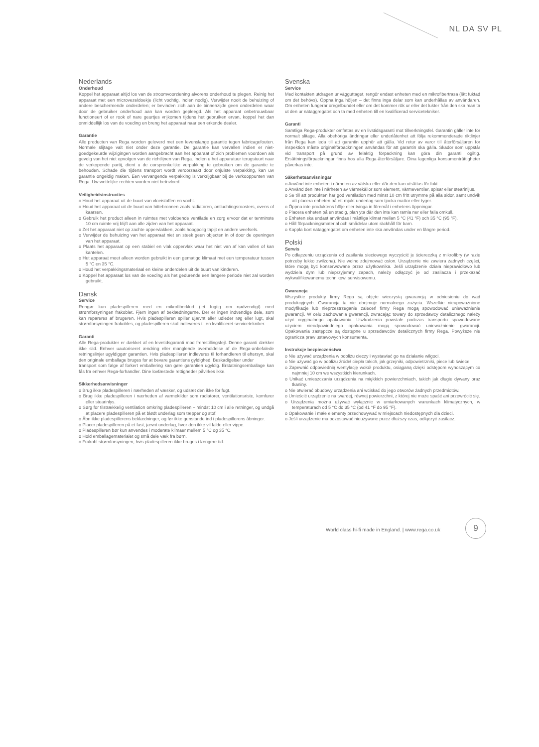NL DA SV PL
Nederlands
Onderhoud
Koppel het apparaat altijd los van de stroomvoorziening alvorens onderhoud te plegen. Reinig het apparaat met een microvezeldoekje (licht vochtig, indien nodig). Verwijder nooit de behuizing of andere beschermende onderdelen; er bevinden zich aan de binnenzijde geen onderdelen waar door de gebruiker onderhoud aan kan worden gepleegd. Als het apparaat onbetrouwbaar functioneert of er rook of nare geurtjes vrijkomen tijdens het gebruiken ervan, koppel het dan onmiddellijk los van de voeding en breng het apparaat naar een erkende dealer.
Garantie
Alle producten van Rega worden geleverd met een levenslange garantie tegen fabricagefouten. Normale slijtage valt niet onder deze garantie. De garantie kan vervallen indien er niet-goedgekeurde wijzigingen worden aangebracht aan het apparaat of zich problemen voordoen als gevolg van het niet opvolgen van de richtlijnen van Rega. Indien u het apparatuur terugstuurt naar de verkopende partij, dient u de oorspronkelijke verpakking te gebruiken om de garantie te behouden. Schade die tijdens transport wordt veroorzaakt door onjuiste verpakking, kan uw garantie ongeldig maken. Een vervangende verpakking is verkrijgbaar bij de verkooppunten van Rega. Uw wettelijke rechten worden niet beïnvloed.
Veiligheidsinstructies
o Houd het apparaat uit de buurt van vloeistoffen en vocht.
o Houd het apparaat uit de buurt van hittebronnen zoals radiatoren, ontluchtingsroosters, ovens of kaarsen.
o Gebruik het product alleen in ruimtes met voldoende ventilatie en zorg ervoor dat er tenminste 10 cm ruimte vrij blijft aan alle zijden van het apparaat.
o Zet het apparaat niet op zachte oppervlakken, zoals hoogpolig tapijt en andere weefsels.
o Verwijder de behuizing van het apparaat niet en steek geen objecten in of door de openingen van het apparaat.
o Plaats het apparaat op een stabiel en vlak oppervlak waar het niet van af kan vallen of kan kantelen.
o Het apparaat moet alleen worden gebruikt in een gematigd klimaat met een temperatuur tussen 5 °C en 35 °C.
o Houd het verpakkingsmateriaal en kleine onderdelen uit de buurt van kinderen.
o Koppel het apparaat los van de voeding als het gedurende een langere periode niet zal worden gebruikt.
Dansk
Service
Rengør kun pladespilleren med en mikrofiberklud (let fugtig om nødvendigt) med strømforsyningen frakoblet. Fjern ingen af beklædningerne. Der er ingen indvendige dele, som kan repareres af brugeren. Hvis pladespilleren spiller ujævnt eller udleder røg eller lugt, skal strømforsyningen frakobles, og pladespilleren skal indleveres til en kvalificeret servicetekniker.
Garanti
Alle Rega-produkter er dækket af en levetidsgaranti mod fremstillingsfejl. Denne garanti dækker ikke slid. Enhver uautoriseret ændring eller manglende overholdelse af de Rega-anbefalede retningslinjer ugyldiggør garantien. Hvis pladespilleren indleveres til forhandleren til eftersyn, skal den originale emballage bruges for at bevare garantiens gyldighed. Beskadigelser under
transport som følge af forkert emballering kan gøre garantien ugyldig. Erstatningsemballage kan fås fra enhver Rega-forhandler. Dine lovfæstede rettigheder påvirkes ikke.
Sikkerhedsanvisninger
o Brug ikke pladespilleren i nærheden af væsker, og udsæt den ikke for fugt.
o Brug ikke pladespilleren i nærheden af varmekilder som radiatorer, ventilationsriste, komfurer eller stearinlys.
o Sørg for tilstrækkelig ventilation omkring pladespilleren – mindst 10 cm i alle retninger, og undgå at placere pladespilleren på et blødt underlag som tæpper og stof.
o Åbn ikke pladespillerens beklædninger, og før ikke genstande ind i pladespillerens åbninger.
o Placer pladespilleren på et fast, jævnt underlag, hvor den ikke vil falde eller vippe.
o Pladespilleren bør kun anvendes i moderate klimaer mellem 5 °C og 35 °C.
o Hold emballagematerialet og små dele væk fra børn.
o Frakobl strømforsyningen, hvis pladespilleren ikke bruges i længere tid.
Svenska
Service
Med kontakten utdragen ur vägguttaget, rengör endast enheten med en mikrofibertrasa (lätt fuktad om det behövs). Öppna inga höljen – det finns inga delar som kan underhållas av användaren. Om enheten fungerar oregelbundet eller om det kommer rök ur eller det lukter från den ska man ta ut den ur nätaggregatet och ta med enheten till en kvalificerad servicetekniker.
Garanti
Samtliga Rega-produkter omfattas av en livstidsgaranti mot tillverkningsfel. Garantin gäller inte för normalt slitage. Alla obehöriga ändringar eller underlåtenhet att följa rekommenderade riktlinjer från Rega kan leda till att garantin upphör att gälla. Vid retur av varor till återförsäljaren för inspektion måste originalförpackningen användas för att garantin ska gälla. Skador som uppstår vid transport på grund av felaktig förpackning kan göra din garanti ogiltig. Ersättningsförpackningar finns hos alla Rega-återförsäljare. Dina lagenliga konsumenträttigheter påverkas inte.
Säkerhetsanvisningar
o Använd inte enheten i närheten av vätska eller där den kan utsättas för fukt.
o Använd den inte i närheten av värmekällor som element, värmeventiler, spisar eller stearinljus.
o Se till att produkten har god ventilation med minst 10 cm fritt utrymme på alla sidor, samt undvik att placera enheten på ett mjukt underlag som tjocka mattor eller tyger.
o Öppna inte produktens hölje eller tvinga in föremål i enhetens öppningar.
o Placera enheten på en stadig, plan yta där den inte kan ramla ner eller falla omkull.
o Enheten ska endast användas i måttliga klimat mellan 5 °C (41 °F) och 35 °C (95 °F).
o Håll förpackningsmaterial och smådelar utom räckhåll för barn.
o Koppla bort nätaggregatet om enheten inte ska användas under en längre period.
Polski
Serwis
Po odłączeniu urządzenia od zasilania sieciowego wyczyścić je ściereczką z mikrofibry (w razie potrzeby lekko zwilżoną). Nie wolno zdejmować osłon. Urządzenie nie zawiera żadnych części, które mogą być konserwowane przez użytkownika. Jeśli urządzenie działa nieprawidłowo lub wydziela dym lub nieprzyjemny zapach, należy odłączyć je od zasilacza i przekazać wykwalifikowanemu technikowi serwisowemu.
Gwarancja
Wszystkie produkty firmy Rega są objęte wieczystą gwarancją w odniesieniu do wad produkcyjnych. Gwarancja ta nie obejmuje normalnego zużycia. Wszelkie nieupoważnione modyfikacje lub nieprzestrzeganie zaleceń firmy Rega mogą spowodować unieważnienie gwarancji. W celu zachowania gwarancji, zwracając towary do sprzedawcy detalicznego należy użyć oryginalnego opakowania. Uszkodzenia powstałe podczas transportu spowodowane użyciem nieodpowiedniego opakowania mogą spowodować unieważnienie gwarancji. Opakowania zastępcze są dostępne u sprzedawców detalicznych firmy Rega. Powyższe nie ogranicza praw ustawowych konsumenta.
Instrukcje bezpieczeństwa
o Nie używać urządzenia w pobliżu cieczy i wystawiać go na działanie wilgoci.
o Nie używać go w pobliżu źródeł ciepła takich, jak grzejniki, odpowietrzniki, piece lub świece.
o Zapewnić odpowiednią wentylację wokół produktu, osiąganą dzięki odstępom wynoszącym co najmniej 10 cm we wszystkich kierunkach.
o Unikać umieszczania urządzenia na miękkich powierzchniach, takich jak długie dywany oraz tkaniny.
o Nie otwierać obudowy urządzenia ani wciskać do jego otworów żadnych przedmiotów.
o Umieścić urządzenie na twardej, równej powierzchni, z której nie może spaść ani przewrócić się.
o Urządzenia można używać wyłącznie w umiarkowanych warunkach klimatycznych, w temperaturach od 5 °C do 35 °C (od 41 °F do 95 °F).
o Opakowanie i małe elementy przechowywać w miejscach niedostępnych dla dzieci.
o Jeśli urządzenie ma pozostawać nieużywane przez dłuższy czas, odłączyć zasilacz.
World class hi-fi made in England. | www.rega.co.uk
9